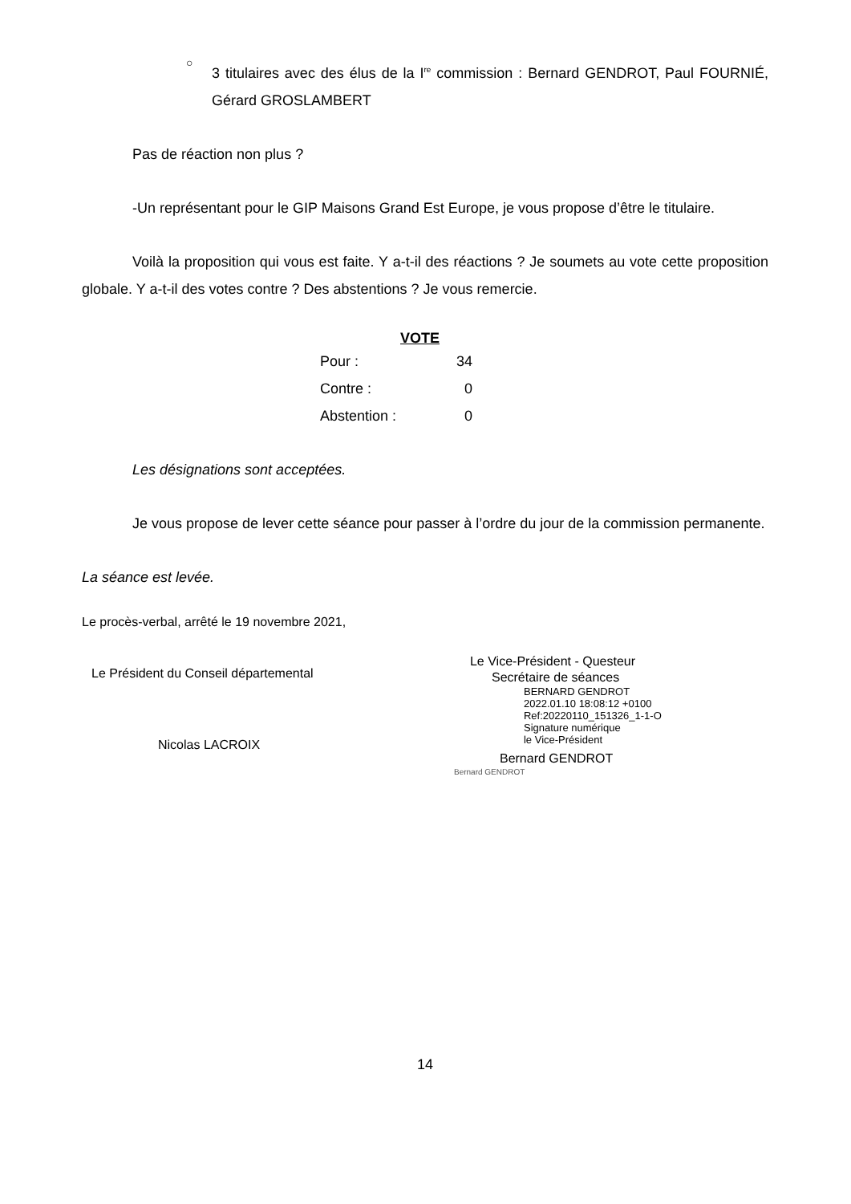○
3 titulaires avec des élus de la I<sup>re</sup> commission : Bernard GENDROT, Paul FOURNIÉ, Gérard GROSLAMBERT
Pas de réaction non plus ?
-Un représentant pour le GIP Maisons Grand Est Europe, je vous propose d’être le titulaire.
Voilà la proposition qui vous est faite. Y a-t-il des réactions ? Je soumets au vote cette proposition globale. Y a-t-il des votes contre ? Des abstentions ? Je vous remercie.
| VOTE | |
| --- | --- |
| Pour : | 34 |
| Contre : | 0 |
| Abstention : | 0 |
Les désignations sont acceptées.
Je vous propose de lever cette séance pour passer à l’ordre du jour de la commission permanente.
La séance est levée.
Le procès-verbal, arrêté le 19 novembre 2021,
Le Président du Conseil départemental
Nicolas LACROIX
Le Vice-Président - Questeur
Secrétaire de séances
BERNARD GENDROT
2022.01.10 18:08:12 +0100
Ref:20220110_151326_1-1-O
Signature numérique
le Vice-Président
Bernard GENDROT
Bernard GENDROT
14